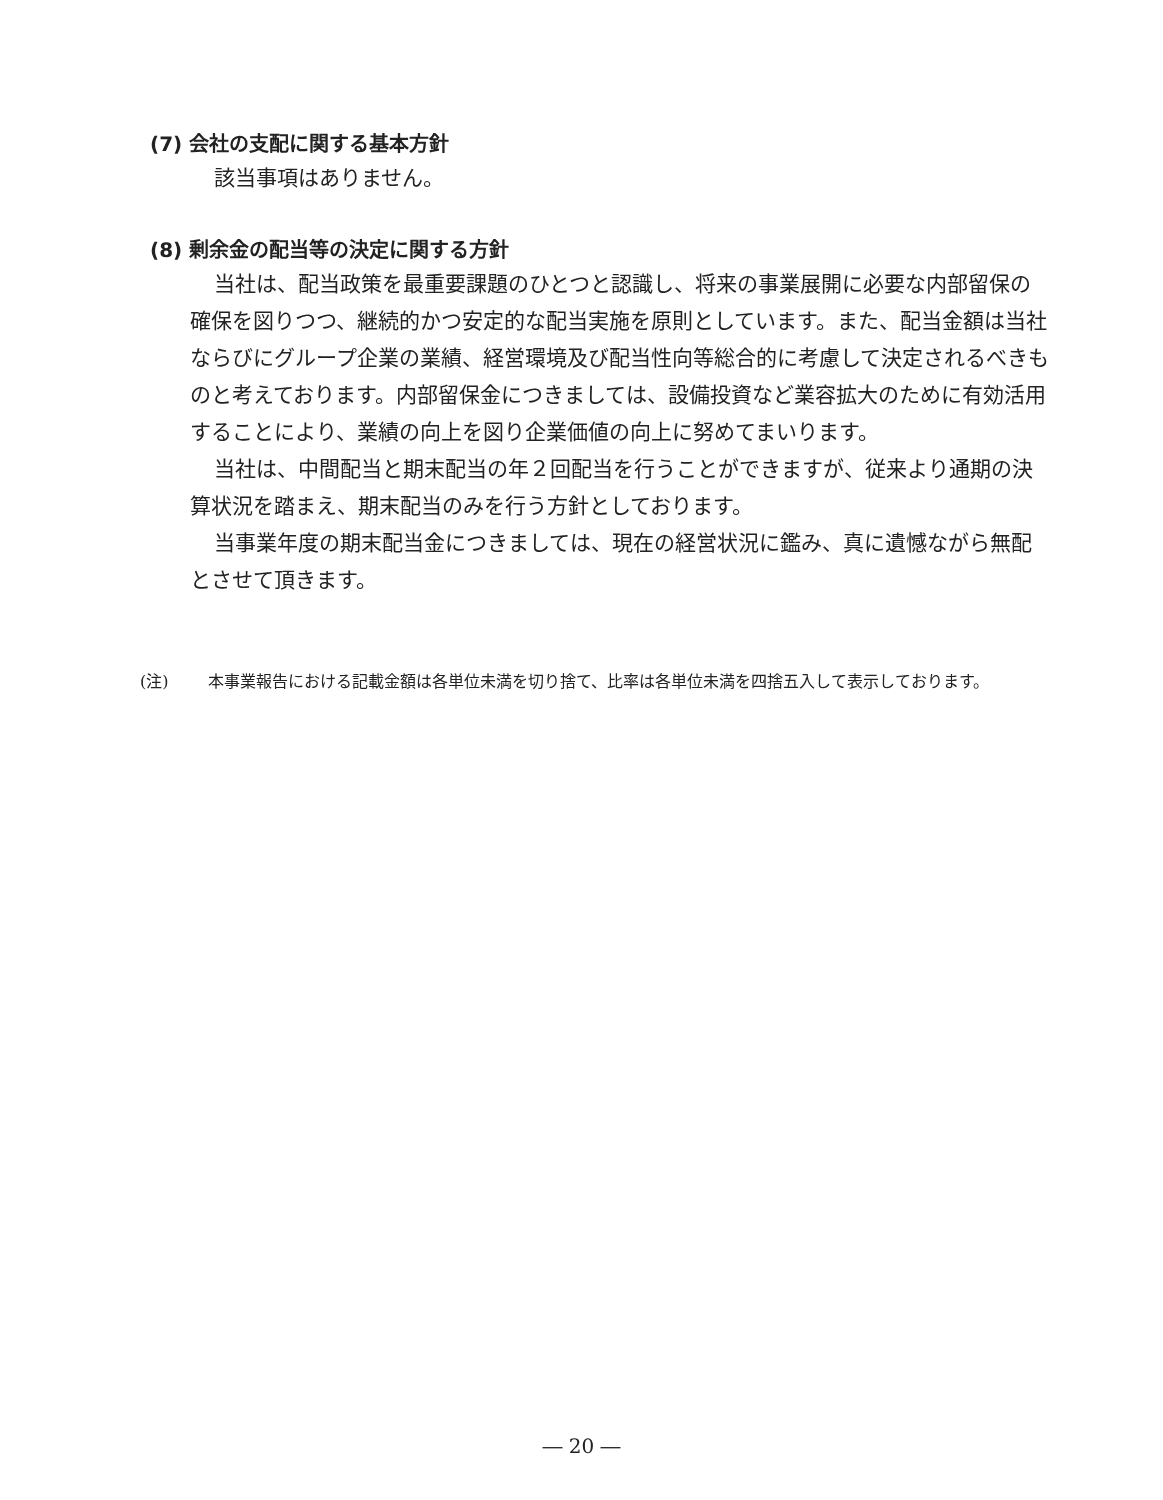(7) 会社の支配に関する基本方針
該当事項はありません。
(8) 剰余金の配当等の決定に関する方針
当社は、配当政策を最重要課題のひとつと認識し、将来の事業展開に必要な内部留保の確保を図りつつ、継続的かつ安定的な配当実施を原則としています。また、配当金額は当社ならびにグループ企業の業績、経営環境及び配当性向等総合的に考慮して決定されるべきものと考えております。内部留保金につきましては、設備投資など業容拡大のために有効活用することにより、業績の向上を図り企業価値の向上に努めてまいります。
当社は、中間配当と期末配当の年２回配当を行うことができますが、従来より通期の決算状況を踏まえ、期末配当のみを行う方針としております。
当事業年度の期末配当金につきましては、現在の経営状況に鑑み、真に遺憾ながら無配とさせて頂きます。
(注) 本事業報告における記載金額は各単位未満を切り捨て、比率は各単位未満を四捨五入して表示しております。
― 20 ―